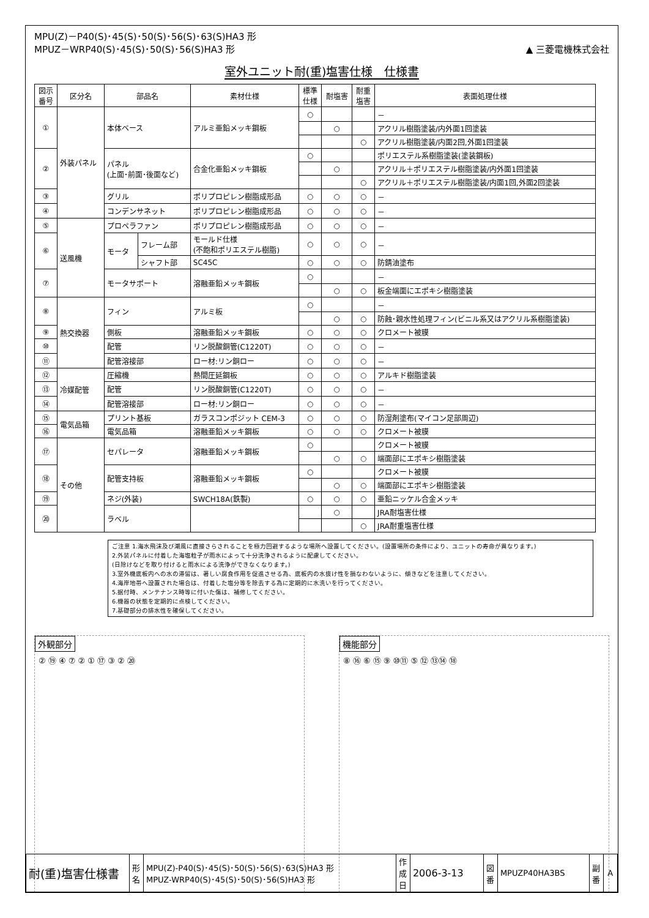MPU(Z)－P40(S)･45(S)･50(S)･56(S)･63(S)HA3 形
MPUZ－WRP40(S)･45(S)･50(S)･56(S)HA3 形
▲ 三菱電機株式会社
室外ユニット耐(重)塩害仕様　仕様書
| 図示 番号 | 区分名 | 部品名 | | 素材仕様 | 標準 仕様 | 耐塩害 | 耐重 塩害 | 表面処理仕様 |
| --- | --- | --- | --- | --- | --- | --- | --- | --- |
| ① | 外装パネル | 本体ベース | | アルミ亜鉛メッキ鋼板 | ○ | | | － |
| | | | | | | ○ | | アクリル樹脂塗装/内外面1回塗装 |
| | | | | | | | ○ | アクリル樹脂塗装/内面2回,外面1回塗装 |
| ② | | パネル (上面･前面･後面など) | | 合金化亜鉛メッキ鋼板 | ○ | | | ポリエステル系樹脂塗装(塗装鋼板) |
| | | | | | | ○ | | アクリル＋ポリエステル樹脂塗装/内外面1回塗装 |
| | | | | | | | ○ | アクリル＋ポリエステル樹脂塗装/内面1回,外面2回塗装 |
| ③ | | グリル | | ポリプロピレン樹脂成形品 | ○ | ○ | ○ | － |
| ④ | | コンデンサネット | | ポリプロピレン樹脂成形品 | ○ | ○ | ○ | － |
| ⑤ | 送風機 | プロペラファン | | ポリプロピレン樹脂成形品 | ○ | ○ | ○ | － |
| ⑥ | | モータ | フレーム部 | モールド仕様 (不飽和ポリエステル樹脂) | ○ | ○ | ○ | － |
| | | | シャフト部 | SC45C | ○ | ○ | ○ | 防錆油塗布 |
| ⑦ | | モータサポート | | 溶融亜鉛メッキ鋼板 | ○ | | | － |
| | | | | | | ○ | ○ | 板金端面にエポキシ樹脂塗装 |
| ⑧ | 熱交換器 | フィン | | アルミ板 | ○ | | | － |
| | | | | | | ○ | ○ | 防蝕･親水性処理フィン(ビニル系又はアクリル系樹脂塗装) |
| ⑨ | | 側板 | | 溶融亜鉛メッキ鋼板 | ○ | ○ | ○ | クロメート被膜 |
| ⑩ | | 配管 | | リン脱酸銅管(C1220T) | ○ | ○ | ○ | － |
| ⑪ | | 配管溶接部 | | ロー材:リン銅ロー | ○ | ○ | ○ | － |
| ⑫ | 冷媒配管 | 圧縮機 | | 熱間圧延鋼板 | ○ | ○ | ○ | アルキド樹脂塗装 |
| ⑬ | | 配管 | | リン脱酸銅管(C1220T) | ○ | ○ | ○ | － |
| ⑭ | | 配管溶接部 | | ロー材:リン銅ロー | ○ | ○ | ○ | － |
| ⑮ | 電気品箱 | プリント基板 | | ガラスコンポジット CEM-3 | ○ | ○ | ○ | 防湿剤塗布(マイコン足部周辺) |
| ⑯ | | 電気品箱 | | 溶融亜鉛メッキ鋼板 | ○ | ○ | ○ | クロメート被膜 |
| ⑰ | その他 | セパレータ | | 溶融亜鉛メッキ鋼板 | ○ | | | クロメート被膜 |
| | | | | | | ○ | ○ | 端面部にエポキシ樹脂塗装 |
| ⑱ | | 配管支持板 | | 溶融亜鉛メッキ鋼板 | ○ | | | クロメート被膜 |
| | | | | | | ○ | ○ | 端面部にエポキシ樹脂塗装 |
| ⑲ | | ネジ(外装) | | SWCH18A(鉄製) | ○ | ○ | ○ | 亜鉛ニッケル合金メッキ |
| ⑳ | | ラベル | | | | ○ | | JRA耐塩害仕様 |
| | | | | | | | ○ | JRA耐重塩害仕様 |
ご注意 1.海水飛沫及び潮風に直接さらされることを極力回避するような場所へ設置してください。(設置場所の条件により、ユニットの寿命が異なります。)
2.外装パネルに付着した海塩粒子が雨水によって十分洗浄されるように配慮してください。
(日除けなどを取り付けると雨水による洗浄ができなくなります。)
3.室外機底板内への水の滞留は、著しい腐食作用を促進させる為、底板内の水抜け性を損なわないように、傾きなどを注意してください。
4.海岸地帯へ設置された場合は、付着した塩分等を除去する為に定期的に水洗いを行ってください。
5.据付時、メンテナンス時等に付いた傷は、補修してください。
6.機器の状態を定期的に点検してください。
7.基礎部分の排水性を確保してください。
外観部分
② ⑲ ④ ⑦ ② ① ⑰ ③ ② ⑳
機能部分
⑧ ⑯ ⑥ ⑮ ⑨ ⑩⑪ ⑤ ⑫ ⑬⑭ ⑱
| 耐(重)塩害仕様書 | 形 名 | MPU(Z)-P40(S)･45(S)･50(S)･56(S)･63(S)HA3 形 MPUZ-WRP40(S)･45(S)･50(S)･56(S)HA3 形 | 作 成 日 | 2006-3-13 | 図 番 | MPUZP40HA3BS | 副 番 | A |